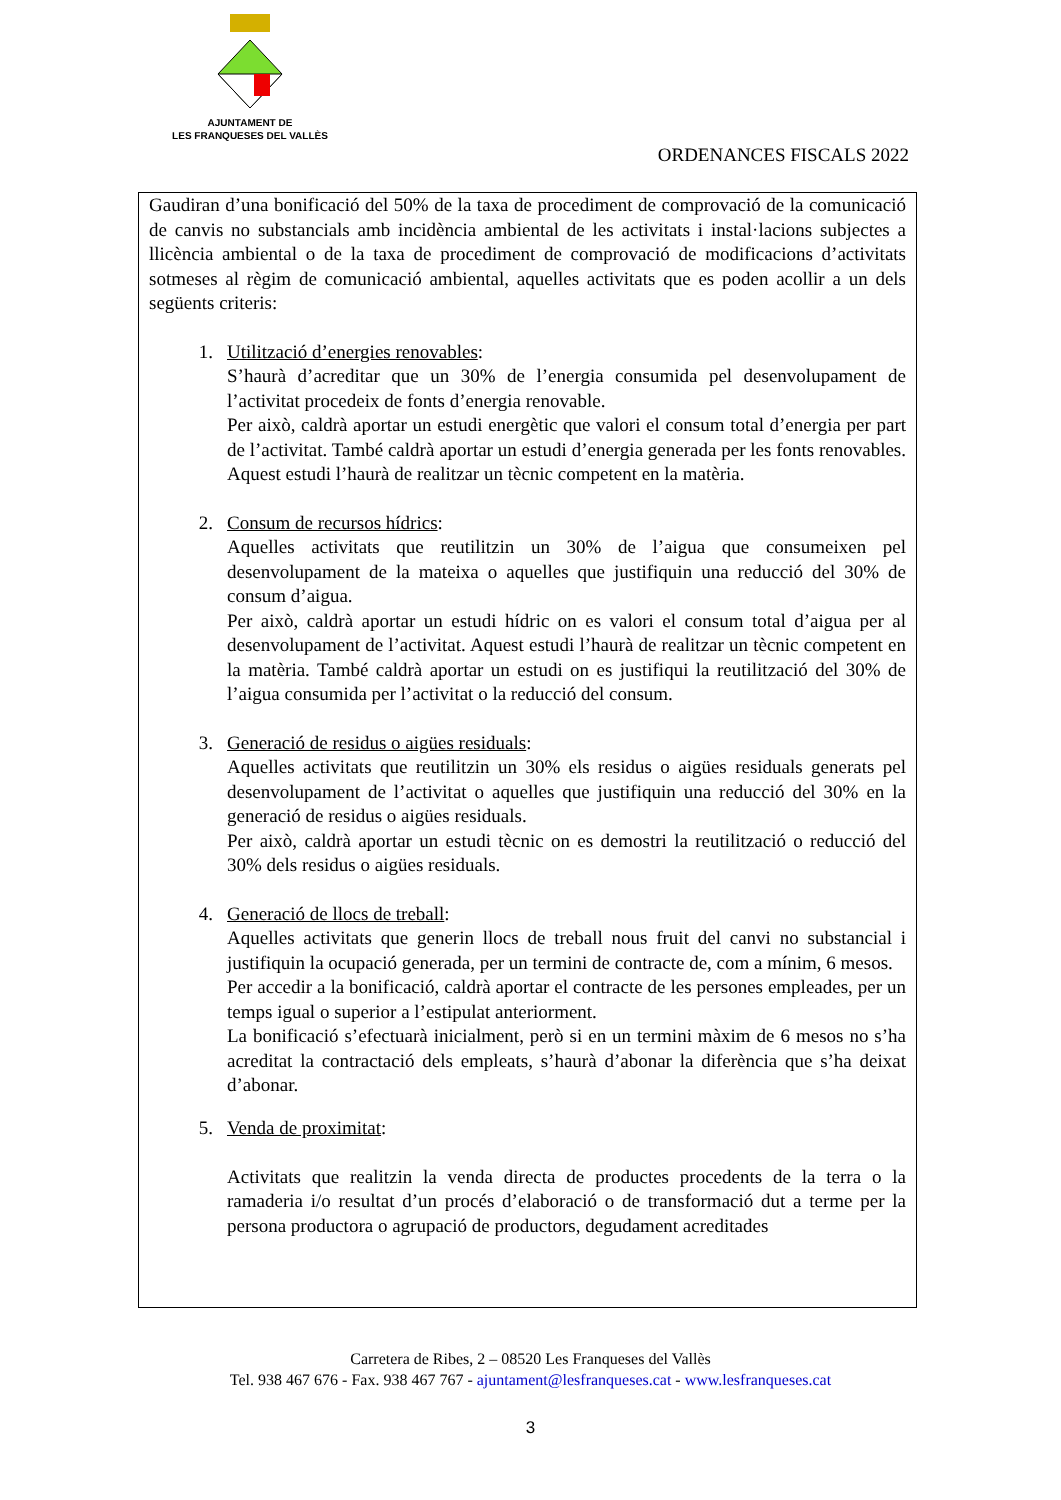AJUNTAMENT DE
LES FRANQUESES DEL VALLÈS
ORDENANCES FISCALS 2022
Gaudiran d’una bonificació del 50% de la taxa de procediment de comprovació de la comunicació de canvis no substancials amb incidència ambiental de les activitats i instal·lacions subjectes a llicència ambiental o de la taxa de procediment de comprovació de modificacions d’activitats sotmeses al règim de comunicació ambiental, aquelles activitats que es poden acollir a un dels següents criteris:
1. Utilització d’energies renovables:
S’haurà d’acreditar que un 30% de l’energia consumida pel desenvolupament de l’activitat procedeix de fonts d’energia renovable.
Per això, caldrà aportar un estudi energètic que valori el consum total d’energia per part de l’activitat. També caldrà aportar un estudi d’energia generada per les fonts renovables. Aquest estudi l’haurà de realitzar un tècnic competent en la matèria.
2. Consum de recursos hídrics:
Aquelles activitats que reutilitzin un 30% de l’aigua que consumeixen pel desenvolupament de la mateixa o aquelles que justifiquin una reducció del 30% de consum d’aigua.
Per això, caldrà aportar un estudi hídric on es valori el consum total d’aigua per al desenvolupament de l’activitat. Aquest estudi l’haurà de realitzar un tècnic competent en la matèria. També caldrà aportar un estudi on es justifiqui la reutilització del 30% de l’aigua consumida per l’activitat o la reducció del consum.
3. Generació de residus o aigües residuals:
Aquelles activitats que reutilitzin un 30% els residus o aigües residuals generats pel desenvolupament de l’activitat o aquelles que justifiquin una reducció del 30% en la generació de residus o aigües residuals.
Per això, caldrà aportar un estudi tècnic on es demostri la reutilització o reducció del 30% dels residus o aigües residuals.
4. Generació de llocs de treball:
Aquelles activitats que generin llocs de treball nous fruit del canvi no substancial i justifiquin la ocupació generada, per un termini de contracte de, com a mínim, 6 mesos.
Per accedir a la bonificació, caldrà aportar el contracte de les persones empleades, per un temps igual o superior a l’estipulat anteriorment.
La bonificació s’efectuarà inicialment, però si en un termini màxim de 6 mesos no s’ha acreditat la contractació dels empleats, s’haurà d’abonar la diferència que s’ha deixat d’abonar.
5. Venda de proximitat:
Activitats que realitzin la venda directa de productes procedents de la terra o la ramaderia i/o resultat d’un procés d’elaboració o de transformació dut a terme per la persona productora o agrupació de productors, degudament acreditades
Carretera de Ribes, 2 – 08520 Les Franqueses del Vallès
Tel. 938 467 676 - Fax. 938 467 767 - ajuntament@lesfranqueses.cat - www.lesfranqueses.cat
3